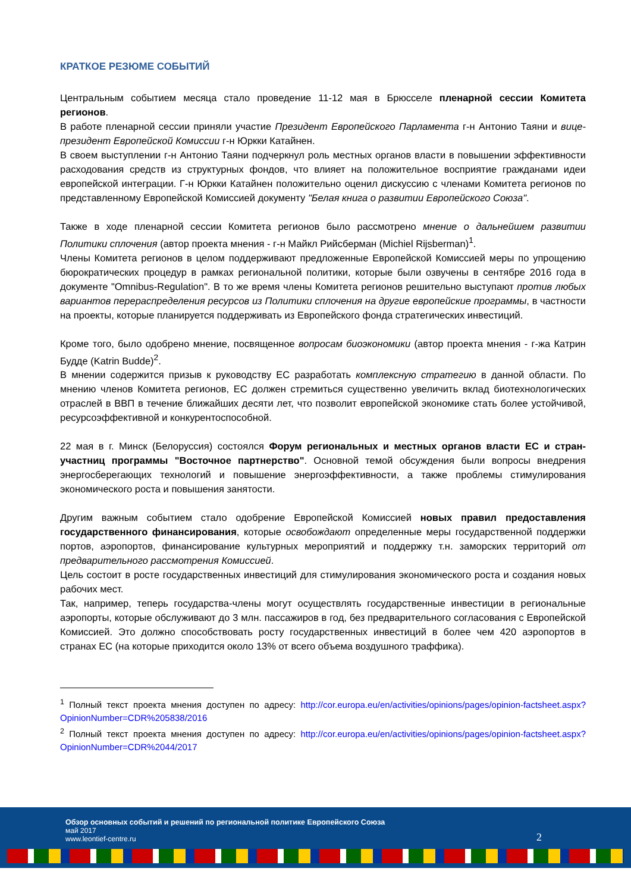КРАТКОЕ РЕЗЮМЕ СОБЫТИЙ
Центральным событием месяца стало проведение 11-12 мая в Брюсселе пленарной сессии Комитета регионов.
В работе пленарной сессии приняли участие Президент Европейского Парламента г-н Антонио Таяни и вице-президент Европейской Комиссии г-н Юркки Катайнен.
В своем выступлении г-н Антонио Таяни подчеркнул роль местных органов власти в повышении эффективности расходования средств из структурных фондов, что влияет на положительное восприятие гражданами идеи европейской интеграции. Г-н Юркки Катайнен положительно оценил дискуссию с членами Комитета регионов по представленному Европейской Комиссией документу "Белая книга о развитии Европейского Союза".
Также в ходе пленарной сессии Комитета регионов было рассмотрено мнение о дальнейшем развитии Политики сплочения (автор проекта мнения - г-н Майкл Рийсберман (Michiel Rijsberman)<sup>1</sup>.
Члены Комитета регионов в целом поддерживают предложенные Европейской Комиссией меры по упрощению бюрократических процедур в рамках региональной политики, которые были озвучены в сентябре 2016 года в документе "Omnibus-Regulation". В то же время члены Комитета регионов решительно выступают против любых вариантов перераспределения ресурсов из Политики сплочения на другие европейские программы, в частности на проекты, которые планируется поддерживать из Европейского фонда стратегических инвестиций.
Кроме того, было одобрено мнение, посвященное вопросам биоэкономики (автор проекта мнения - г-жа Катрин Будде (Katrin Budde)<sup>2</sup>.
В мнении содержится призыв к руководству ЕС разработать комплексную стратегию в данной области. По мнению членов Комитета регионов, ЕС должен стремиться существенно увеличить вклад биотехнологических отраслей в ВВП в течение ближайших десяти лет, что позволит европейской экономике стать более устойчивой, ресурсоэффективной и конкурентоспособной.
22 мая в г. Минск (Белоруссия) состоялся Форум региональных и местных органов власти ЕС и стран-участниц программы "Восточное партнерство". Основной темой обсуждения были вопросы внедрения энергосберегающих технологий и повышение энергоэффективности, а также проблемы стимулирования экономического роста и повышения занятости.
Другим важным событием стало одобрение Европейской Комиссией новых правил предоставления государственного финансирования, которые освобождают определенные меры государственной поддержки портов, аэропортов, финансирование культурных мероприятий и поддержку т.н. заморских территорий от предварительного рассмотрения Комиссией.
Цель состоит в росте государственных инвестиций для стимулирования экономического роста и создания новых рабочих мест.
Так, например, теперь государства-члены могут осуществлять государственные инвестиции в региональные аэропорты, которые обслуживают до 3 млн. пассажиров в год, без предварительного согласования с Европейской Комиссией. Это должно способствовать росту государственных инвестиций в более чем 420 аэропортов в странах ЕС (на которые приходится около 13% от всего объема воздушного траффика).
<sup>1</sup> Полный текст проекта мнения доступен по адресу: http://cor.europa.eu/en/activities/opinions/pages/opinion-factsheet.aspx?OpinionNumber=CDR%205838/2016
<sup>2</sup> Полный текст проекта мнения доступен по адресу: http://cor.europa.eu/en/activities/opinions/pages/opinion-factsheet.aspx?OpinionNumber=CDR%2044/2017
Обзор основных событий и решений по региональной политике Европейского Союза
май 2017
www.leontief-centre.ru
2